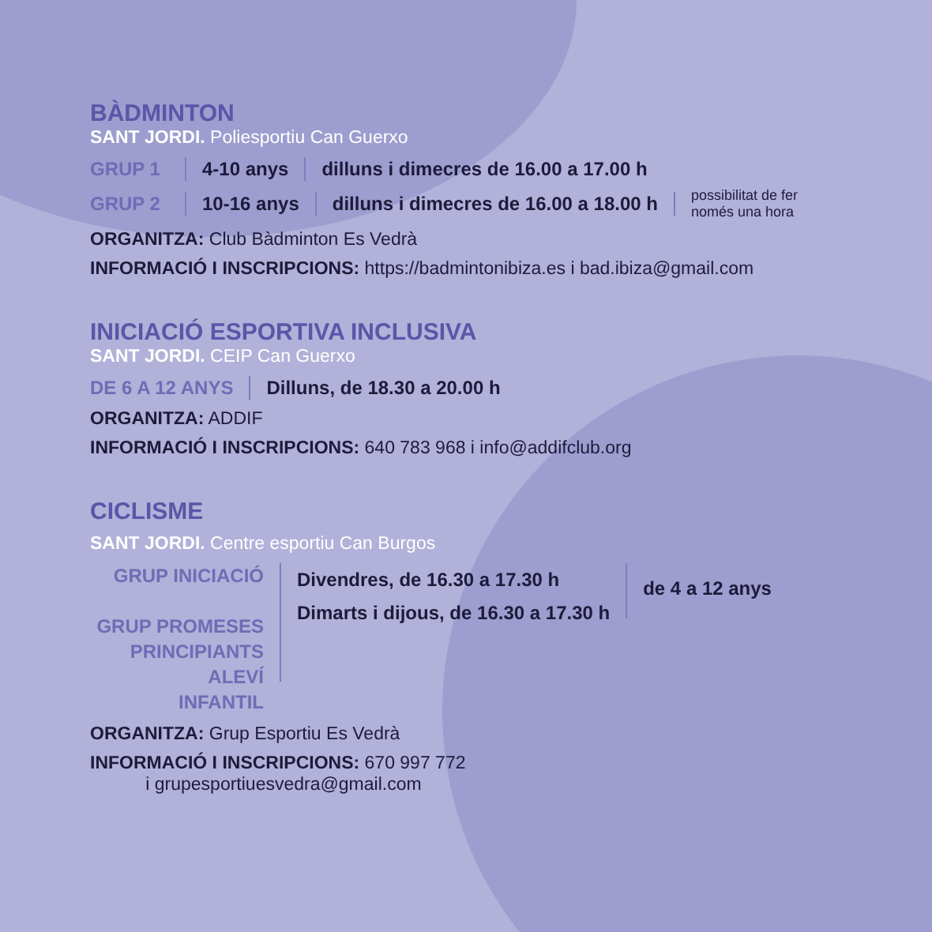BÀDMINTON
SANT JORDI. Poliesportiu Can Guerxo
GRUP 1 4-10 anys dilluns i dimecres de 16.00 a 17.00 h
GRUP 2 10-16 anys dilluns i dimecres de 16.00 a 18.00 h possibilitat de fer
només una hora
ORGANITZA: Club Bàdminton Es Vedrà
INFORMACIÓ I INSCRIPCIONS: https://badmintonibiza.es i bad.ibiza@gmail.com
INICIACIÓ ESPORTIVA INCLUSIVA
SANT JORDI. CEIP Can Guerxo
DE 6 A 12 ANYS Dilluns, de 18.30 a 20.00 h
ORGANITZA: ADDIF
INFORMACIÓ I INSCRIPCIONS: 640 783 968 i info@addifclub.org
CICLISME
SANT JORDI. Centre esportiu Can Burgos
GRUP INICIACIÓ
GRUP PROMESES
PRINCIPIANTS
ALEVÍ
INFANTIL
Divendres, de 16.30 a 17.30 h
Dimarts i dijous, de 16.30 a 17.30 h
de 4 a 12 anys
ORGANITZA: Grup Esportiu Es Vedrà
INFORMACIÓ I INSCRIPCIONS: 670 997 772
i grupesportiuesvedra@gmail.com